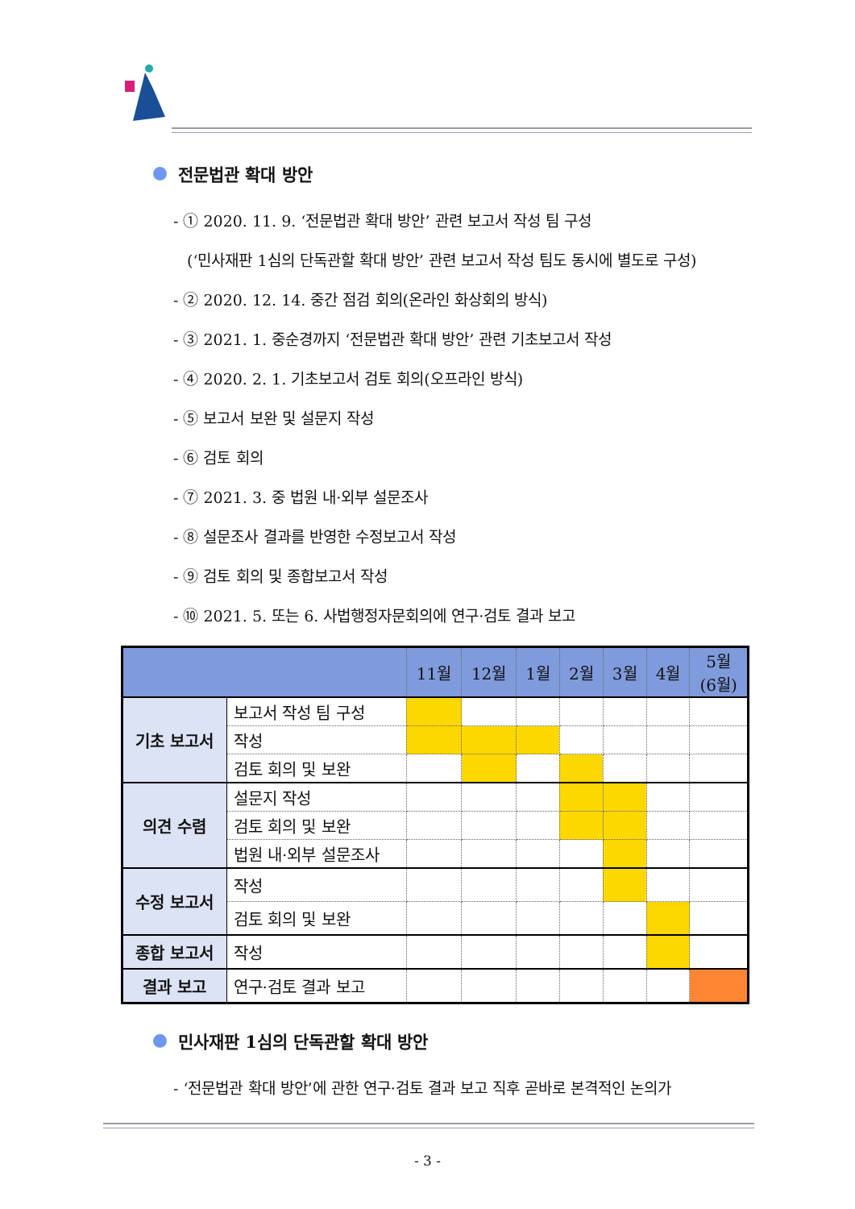전문법관 확대 방안
- ① 2020. 11. 9. ‘전문법관 확대 방안’ 관련 보고서 작성 팀 구성
(‘민사재판 1심의 단독관할 확대 방안’ 관련 보고서 작성 팀도 동시에 별도로 구성)
- ② 2020. 12. 14. 중간 점검 회의(온라인 화상회의 방식)
- ③ 2021. 1. 중순경까지 ‘전문법관 확대 방안’ 관련 기초보고서 작성
- ④ 2020. 2. 1. 기초보고서 검토 회의(오프라인 방식)
- ⑤ 보고서 보완 및 설문지 작성
- ⑥ 검토 회의
- ⑦ 2021. 3. 중 법원 내·외부 설문조사
- ⑧ 설문조사 결과를 반영한 수정보고서 작성
- ⑨ 검토 회의 및 종합보고서 작성
- ⑩ 2021. 5. 또는 6. 사법행정자문회의에 연구·검토 결과 보고
| | | 11월 | 12월 | 1월 | 2월 | 3월 | 4월 | 5월 (6월) |
| --- | --- | --- | --- | --- | --- | --- | --- | --- |
| 기초 보고서 | 보고서 작성 팀 구성 | | | | | | | |
| | 작성 | | | | | | | |
| | 검토 회의 및 보완 | | | | | | | |
| 의견 수렴 | 설문지 작성 | | | | | | | |
| | 검토 회의 및 보완 | | | | | | | |
| | 법원 내·외부 설문조사 | | | | | | | |
| 수정 보고서 | 작성 | | | | | | | |
| | 검토 회의 및 보완 | | | | | | | |
| 종합 보고서 | 작성 | | | | | | | |
| 결과 보고 | 연구·검토 결과 보고 | | | | | | | |
민사재판 1심의 단독관할 확대 방안
- ‘전문법관 확대 방안’에 관한 연구·검토 결과 보고 직후 곧바로 본격적인 논의가
- 3 -